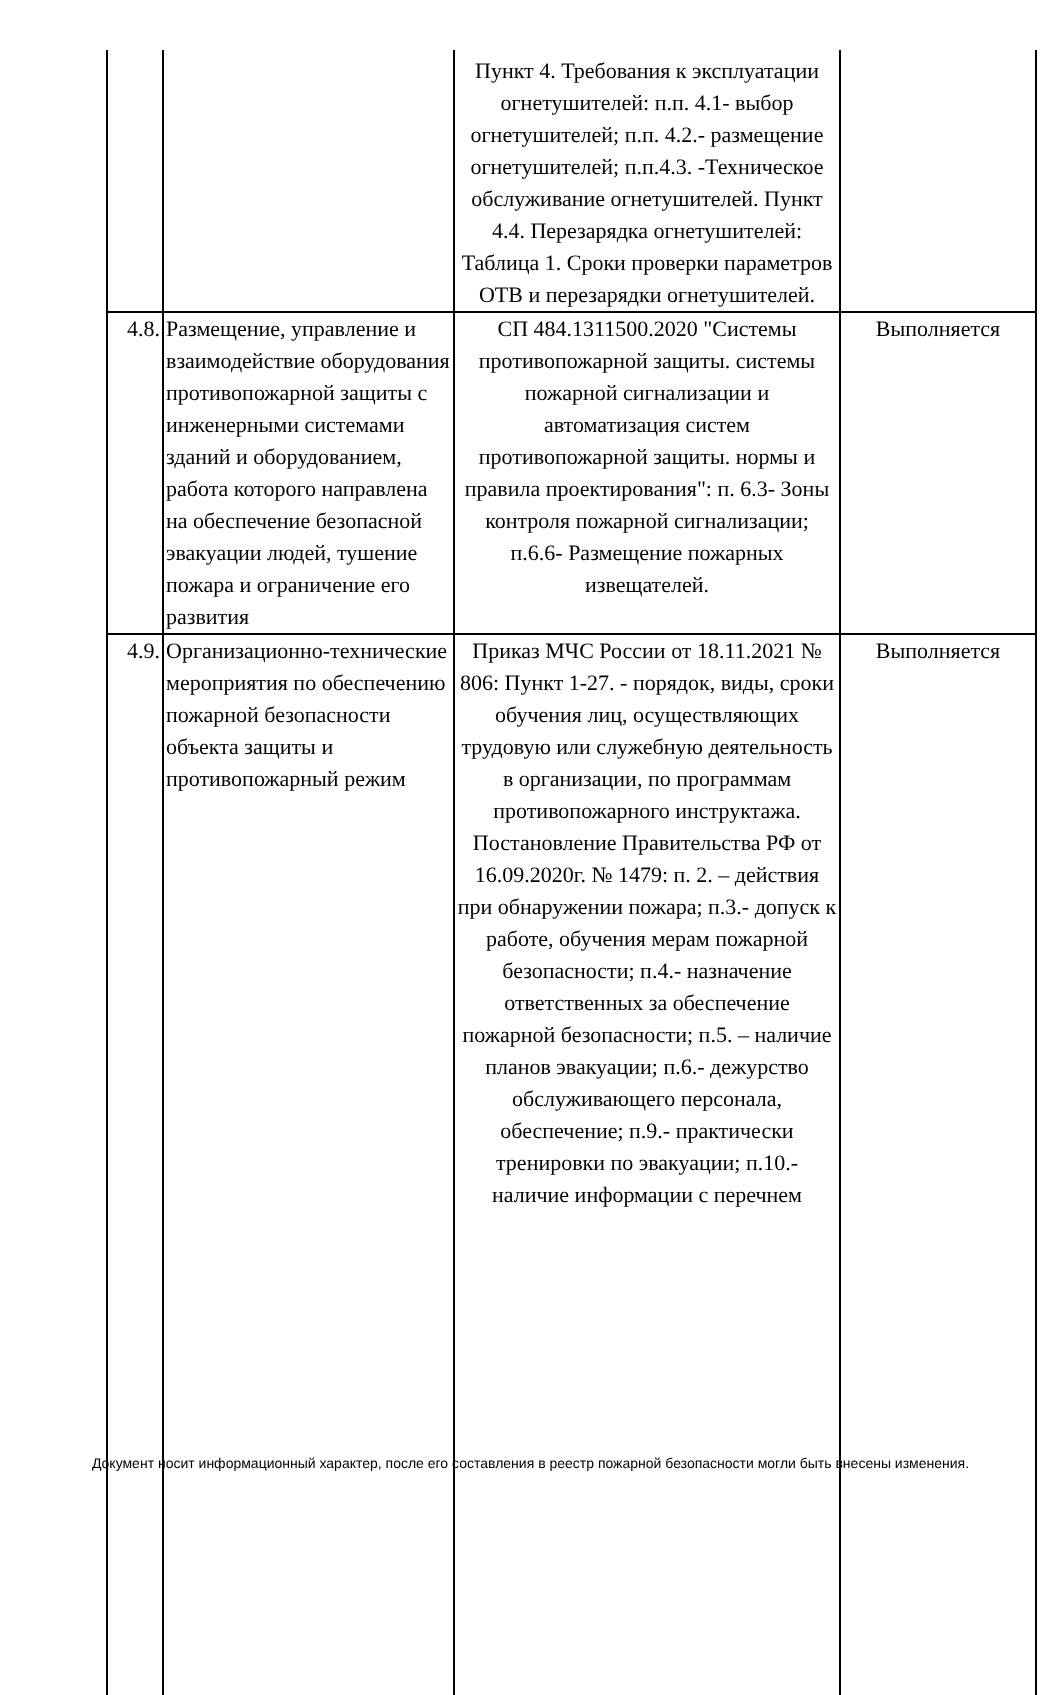| | | Пункт 4. Требования к эксплуатации огнетушителей: п.п. 4.1- выбор огнетушителей; п.п. 4.2.- размещение огнетушителей; п.п.4.3. -Техническое обслуживание огнетушителей. Пункт 4.4. Перезарядка огнетушителей: Таблица 1. Сроки проверки параметров ОТВ и перезарядки огнетушителей. | |
| 4.8. | Размещение, управление и взаимодействие оборудования противопожарной защиты с инженерными системами зданий и оборудованием, работа которого направлена на обеспечение безопасной эвакуации людей, тушение пожара и ограничение его развития | СП 484.1311500.2020 "Системы противопожарной защиты. системы пожарной сигнализации и автоматизация систем противопожарной защиты. нормы и правила проектирования": п. 6.3- Зоны контроля пожарной сигнализации; п.6.6- Размещение пожарных извещателей. | Выполняется |
| 4.9. | Организационно-технические мероприятия по обеспечению пожарной безопасности объекта защиты и противопожарный режим | Приказ МЧС России от 18.11.2021 № 806: Пункт 1-27. - порядок, виды, сроки обучения лиц, осуществляющих трудовую или служебную деятельность в организации, по программам противопожарного инструктажа. Постановление Правительства РФ от 16.09.2020г. № 1479: п. 2. – действия при обнаружении пожара; п.3.- допуск к работе, обучения мерам пожарной безопасности; п.4.- назначение ответственных за обеспечение пожарной безопасности; п.5. – наличие планов эвакуации; п.6.- дежурство обслуживающего персонала, обеспечение; п.9.- практически тренировки по эвакуации; п.10.- наличие информации с перечнем | Выполняется |
Документ носит информационный характер, после его составления в реестр пожарной безопасности могли быть внесены изменения.